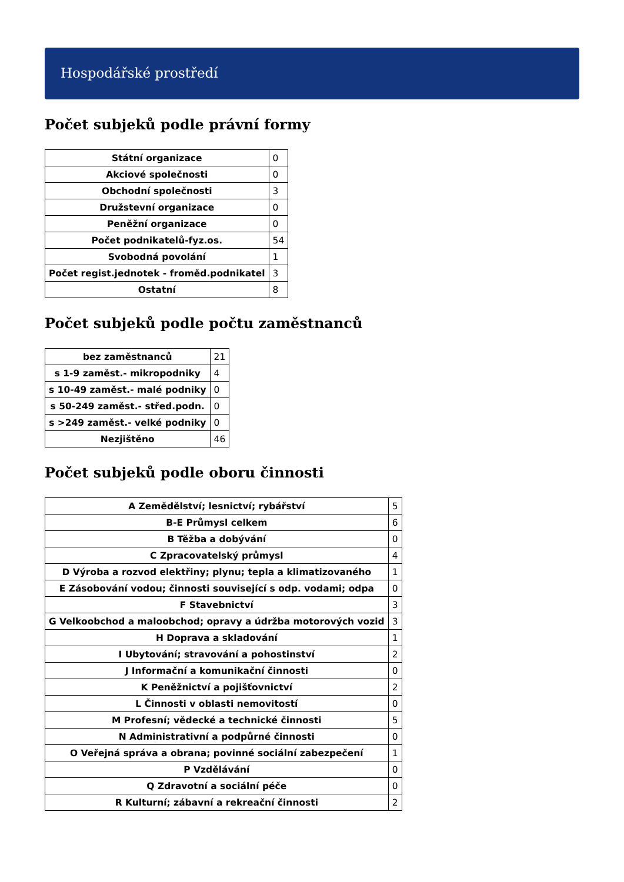Hospodářské prostředí
Počet subjeků podle právní formy
| Státní organizace | 0 |
| Akciové společnosti | 0 |
| Obchodní společnosti | 3 |
| Družstevní organizace | 0 |
| Peněžní organizace | 0 |
| Počet podnikatelů-fyz.os. | 54 |
| Svobodná povolání | 1 |
| Počet regist.jednotek - froměd.podnikatel | 3 |
| Ostatní | 8 |
Počet subjeků podle počtu zaměstnanců
| bez zaměstnanců | 21 |
| s 1-9 zaměst.- mikropodniky | 4 |
| s 10-49 zaměst.- malé podniky | 0 |
| s 50-249 zaměst.- střed.podn. | 0 |
| s >249 zaměst.- velké podniky | 0 |
| Nezjištěno | 46 |
Počet subjeků podle oboru činnosti
| A Zemědělství; lesnictví; rybářství | 5 |
| B-E Průmysl celkem | 6 |
| B Těžba a dobývání | 0 |
| C Zpracovatelský průmysl | 4 |
| D Výroba a rozvod elektřiny; plynu; tepla a klimatizovaného | 1 |
| E Zásobování vodou; činnosti související s odp. vodami; odpa | 0 |
| F Stavebnictví | 3 |
| G Velkoobchod a maloobchod; opravy a údržba motorových vozid | 3 |
| H Doprava a skladování | 1 |
| I Ubytování; stravování a pohostinství | 2 |
| J Informační a komunikační činnosti | 0 |
| K Peněžnictví a pojišťovnictví | 2 |
| L Činnosti v oblasti nemovitostí | 0 |
| M Profesní; vědecké a technické činnosti | 5 |
| N Administrativní a podpůrné činnosti | 0 |
| O Veřejná správa a obrana; povinné sociální zabezpečení | 1 |
| P Vzdělávání | 0 |
| Q Zdravotní a sociální péče | 0 |
| R Kulturní; zábavní a rekreační činnosti | 2 |